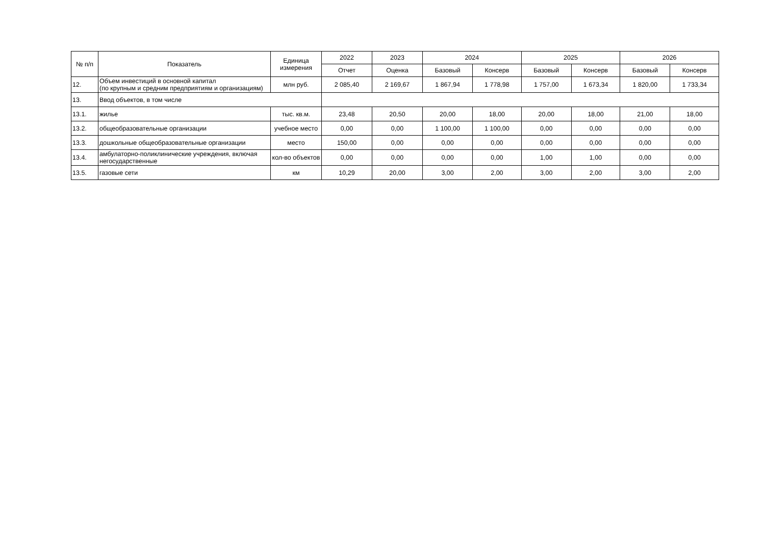| № п/п | Показатель | Единица измерения | 2022 | 2023 | 2024 | | 2025 | | 2026 | |
| --- | --- | --- | --- | --- | --- | --- | --- | --- | --- | --- |
| | | | Отчет | Оценка | Базовый | Консерв | Базовый | Консерв | Базовый | Консерв |
| 12. | Объем инвестиций в основной капитал (по крупным и средним предприятиям и организациям) | млн руб. | 2 085,40 | 2 169,67 | 1 867,94 | 1 778,98 | 1 757,00 | 1 673,34 | 1 820,00 | 1 733,34 |
| 13. | Ввод объектов, в том числе | | | | | | | | | |
| 13.1. | жилье | тыс. кв.м. | 23,48 | 20,50 | 20,00 | 18,00 | 20,00 | 18,00 | 21,00 | 18,00 |
| 13.2. | общеобразовательные организации | учебное место | 0,00 | 0,00 | 1 100,00 | 1 100,00 | 0,00 | 0,00 | 0,00 | 0,00 |
| 13.3. | дошкольные общеобразовательные организации | место | 150,00 | 0,00 | 0,00 | 0,00 | 0,00 | 0,00 | 0,00 | 0,00 |
| 13.4. | амбулаторно-поликлинические учреждения, включая негосударственные | кол-во объектов | 0,00 | 0,00 | 0,00 | 0,00 | 1,00 | 1,00 | 0,00 | 0,00 |
| 13.5. | газовые сети | км | 10,29 | 20,00 | 3,00 | 2,00 | 3,00 | 2,00 | 3,00 | 2,00 |